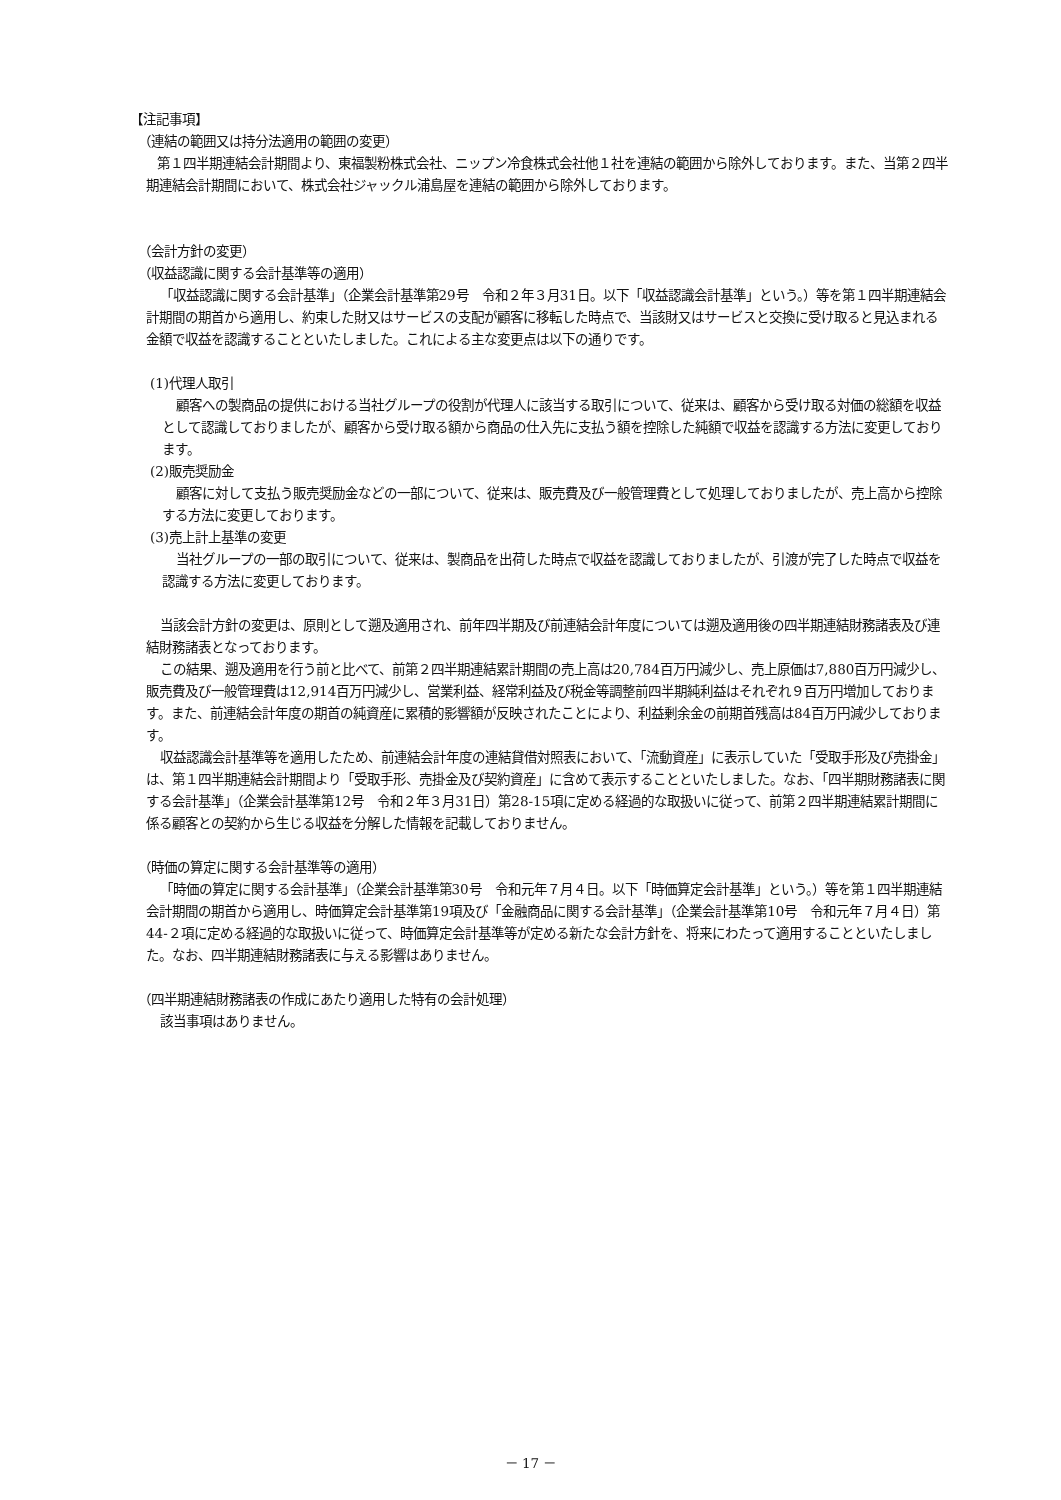【注記事項】
（連結の範囲又は持分法適用の範囲の変更）
第１四半期連結会計期間より、東福製粉株式会社、ニップン冷食株式会社他１社を連結の範囲から除外しております。また、当第２四半期連結会計期間において、株式会社ジャックル浦島屋を連結の範囲から除外しております。
（会計方針の変更）
（収益認識に関する会計基準等の適用）
「収益認識に関する会計基準」（企業会計基準第29号　令和２年３月31日。以下「収益認識会計基準」という。）等を第１四半期連結会計期間の期首から適用し、約束した財又はサービスの支配が顧客に移転した時点で、当該財又はサービスと交換に受け取ると見込まれる金額で収益を認識することといたしました。これによる主な変更点は以下の通りです。
(1)代理人取引
顧客への製商品の提供における当社グループの役割が代理人に該当する取引について、従来は、顧客から受け取る対価の総額を収益として認識しておりましたが、顧客から受け取る額から商品の仕入先に支払う額を控除した純額で収益を認識する方法に変更しております。
(2)販売奨励金
顧客に対して支払う販売奨励金などの一部について、従来は、販売費及び一般管理費として処理しておりましたが、売上高から控除する方法に変更しております。
(3)売上計上基準の変更
当社グループの一部の取引について、従来は、製商品を出荷した時点で収益を認識しておりましたが、引渡が完了した時点で収益を認識する方法に変更しております。
当該会計方針の変更は、原則として遡及適用され、前年四半期及び前連結会計年度については遡及適用後の四半期連結財務諸表及び連結財務諸表となっております。
この結果、遡及適用を行う前と比べて、前第２四半期連結累計期間の売上高は20,784百万円減少し、売上原価は7,880百万円減少し、販売費及び一般管理費は12,914百万円減少し、営業利益、経常利益及び税金等調整前四半期純利益はそれぞれ９百万円増加しております。また、前連結会計年度の期首の純資産に累積的影響額が反映されたことにより、利益剰余金の前期首残高は84百万円減少しております。
収益認識会計基準等を適用したため、前連結会計年度の連結貸借対照表において、「流動資産」に表示していた「受取手形及び売掛金」は、第１四半期連結会計期間より「受取手形、売掛金及び契約資産」に含めて表示することといたしました。なお、「四半期財務諸表に関する会計基準」（企業会計基準第12号　令和２年３月31日）第28-15項に定める経過的な取扱いに従って、前第２四半期連結累計期間に係る顧客との契約から生じる収益を分解した情報を記載しておりません。
（時価の算定に関する会計基準等の適用）
「時価の算定に関する会計基準」（企業会計基準第30号　令和元年７月４日。以下「時価算定会計基準」という。）等を第１四半期連結会計期間の期首から適用し、時価算定会計基準第19項及び「金融商品に関する会計基準」（企業会計基準第10号　令和元年７月４日）第44-２項に定める経過的な取扱いに従って、時価算定会計基準等が定める新たな会計方針を、将来にわたって適用することといたしました。なお、四半期連結財務諸表に与える影響はありません。
（四半期連結財務諸表の作成にあたり適用した特有の会計処理）
該当事項はありません。
－ 17 －